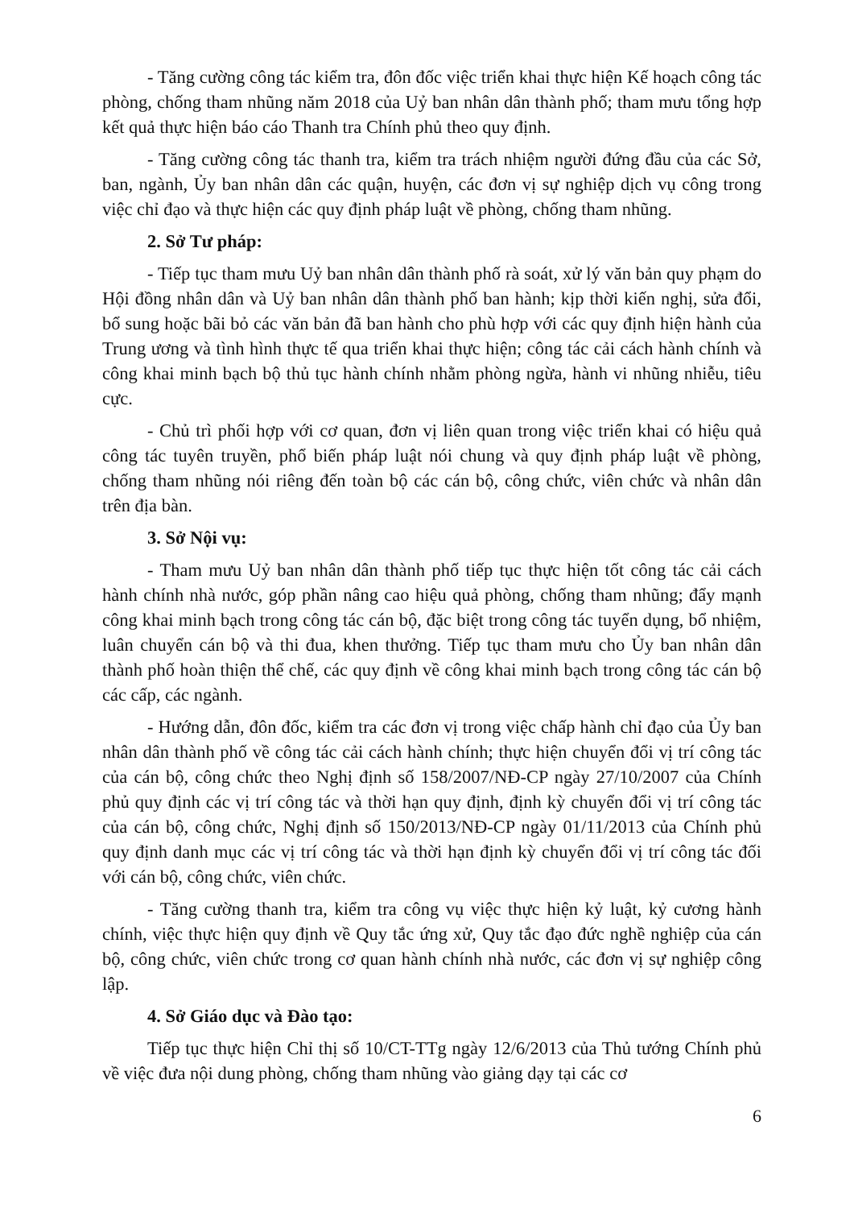- Tăng cường công tác kiểm tra, đôn đốc việc triển khai thực hiện Kế hoạch công tác phòng, chống tham nhũng năm 2018 của Uỷ ban nhân dân thành phố; tham mưu tổng hợp kết quả thực hiện báo cáo Thanh tra Chính phủ theo quy định.
- Tăng cường công tác thanh tra, kiểm tra trách nhiệm người đứng đầu của các Sở, ban, ngành, Ủy ban nhân dân các quận, huyện, các đơn vị sự nghiệp dịch vụ công trong việc chỉ đạo và thực hiện các quy định pháp luật về phòng, chống tham nhũng.
2. Sở Tư pháp:
- Tiếp tục tham mưu Uỷ ban nhân dân thành phố rà soát, xử lý văn bản quy phạm do Hội đồng nhân dân và Uỷ ban nhân dân thành phố ban hành; kịp thời kiến nghị, sửa đổi, bổ sung hoặc bãi bỏ các văn bản đã ban hành cho phù hợp với các quy định hiện hành của Trung ương và tình hình thực tế qua triển khai thực hiện; công tác cải cách hành chính và công khai minh bạch bộ thủ tục hành chính nhằm phòng ngừa, hành vi nhũng nhiễu, tiêu cực.
- Chủ trì phối hợp với cơ quan, đơn vị liên quan trong việc triển khai có hiệu quả công tác tuyên truyền, phổ biến pháp luật nói chung và quy định pháp luật về phòng, chống tham nhũng nói riêng đến toàn bộ các cán bộ, công chức, viên chức và nhân dân trên địa bàn.
3. Sở Nội vụ:
- Tham mưu Uỷ ban nhân dân thành phố tiếp tục thực hiện tốt công tác cải cách hành chính nhà nước, góp phần nâng cao hiệu quả phòng, chống tham nhũng; đẩy mạnh công khai minh bạch trong công tác cán bộ, đặc biệt trong công tác tuyển dụng, bổ nhiệm, luân chuyển cán bộ và thi đua, khen thưởng. Tiếp tục tham mưu cho Ủy ban nhân dân thành phố hoàn thiện thể chế, các quy định về công khai minh bạch trong công tác cán bộ các cấp, các ngành.
- Hướng dẫn, đôn đốc, kiểm tra các đơn vị trong việc chấp hành chỉ đạo của Ủy ban nhân dân thành phố về công tác cải cách hành chính; thực hiện chuyển đổi vị trí công tác của cán bộ, công chức theo Nghị định số 158/2007/NĐ-CP ngày 27/10/2007 của Chính phủ quy định các vị trí công tác và thời hạn quy định, định kỳ chuyển đổi vị trí công tác của cán bộ, công chức, Nghị định số 150/2013/NĐ-CP ngày 01/11/2013 của Chính phủ quy định danh mục các vị trí công tác và thời hạn định kỳ chuyển đổi vị trí công tác đối với cán bộ, công chức, viên chức.
- Tăng cường thanh tra, kiểm tra công vụ việc thực hiện kỷ luật, kỷ cương hành chính, việc thực hiện quy định về Quy tắc ứng xử, Quy tắc đạo đức nghề nghiệp của cán bộ, công chức, viên chức trong cơ quan hành chính nhà nước, các đơn vị sự nghiệp công lập.
4. Sở Giáo dục và Đào tạo:
Tiếp tục thực hiện Chỉ thị số 10/CT-TTg ngày 12/6/2013 của Thủ tướng Chính phủ về việc đưa nội dung phòng, chống tham nhũng vào giảng dạy tại các cơ
6